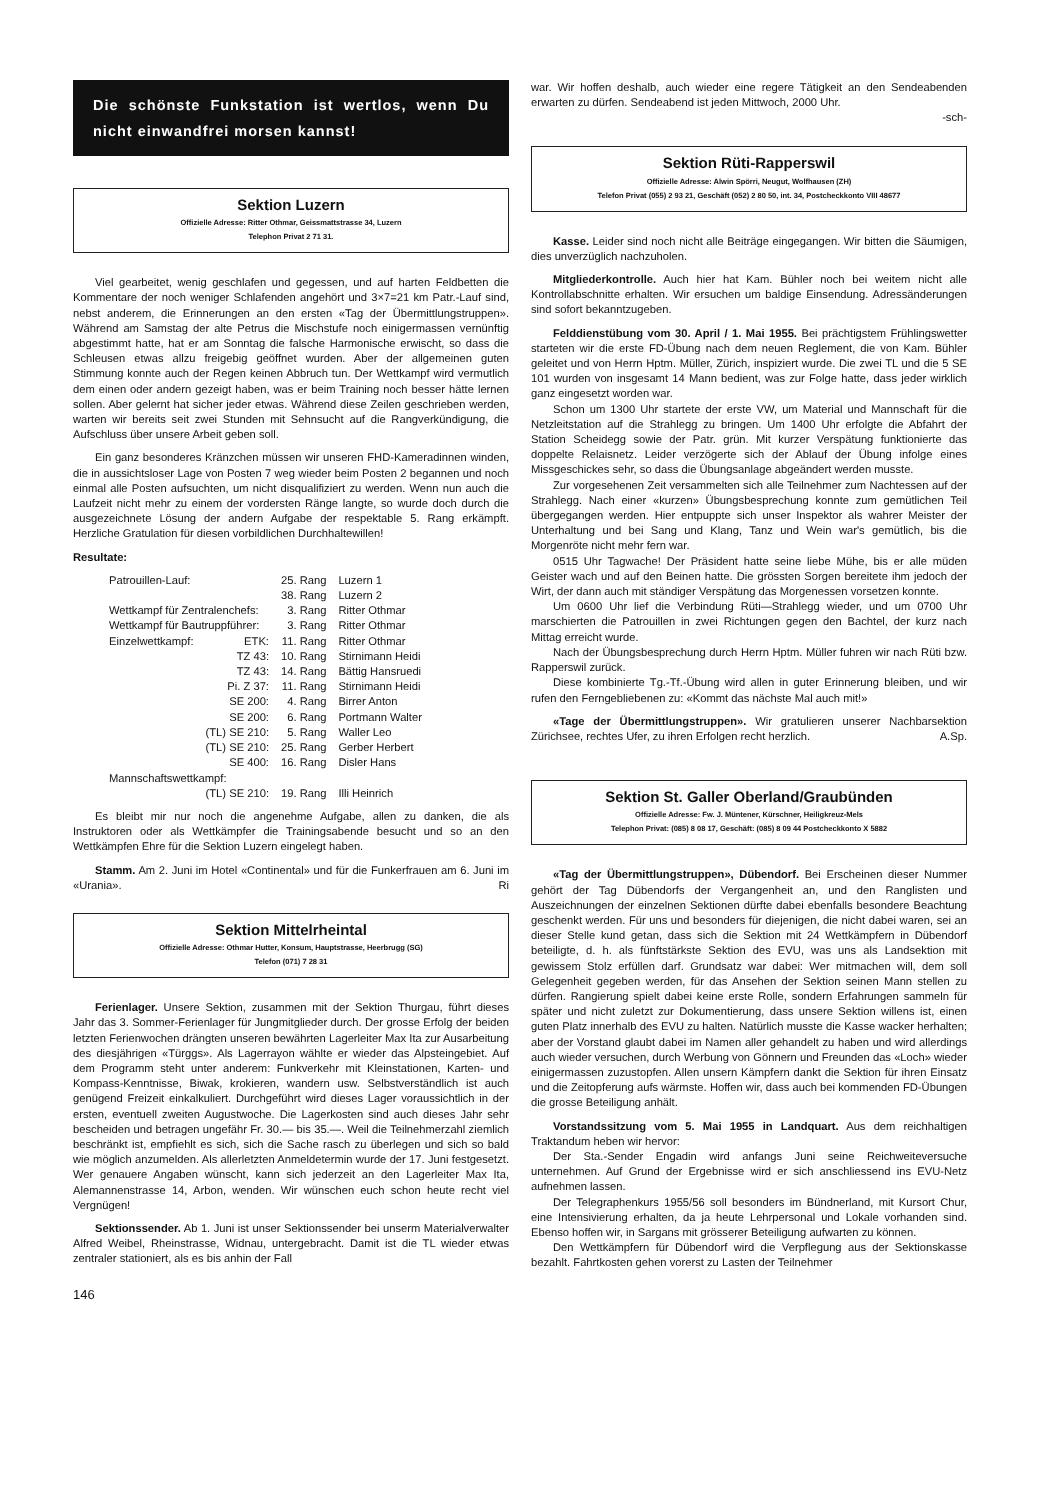Die schönste Funkstation ist wertlos, wenn Du nicht einwandfrei morsen kannst!
Sektion Luzern
Offizielle Adresse: Ritter Othmar, Geissmattstrasse 34, Luzern
Telephon Privat 2 71 31.
Viel gearbeitet, wenig geschlafen und gegessen, und auf harten Feldbetten die Kommentare der noch weniger Schlafenden angehört und 3×7=21 km Patr.-Lauf sind, nebst anderem, die Erinnerungen an den ersten «Tag der Übermittlungstruppen». Während am Samstag der alte Petrus die Mischstufe noch einigermassen vernünftig abgestimmt hatte, hat er am Sonntag die falsche Harmonische erwischt, so dass die Schleusen etwas allzu freigebig geöffnet wurden. Aber der allgemeinen guten Stimmung konnte auch der Regen keinen Abbruch tun. Der Wettkampf wird vermutlich dem einen oder andern gezeigt haben, was er beim Training noch besser hätte lernen sollen. Aber gelernt hat sicher jeder etwas. Während diese Zeilen geschrieben werden, warten wir bereits seit zwei Stunden mit Sehnsucht auf die Rangverkündigung, die Aufschluss über unsere Arbeit geben soll.
Ein ganz besonderes Kränzchen müssen wir unseren FHD-Kameradinnen winden, die in aussichtsloser Lage von Posten 7 weg wieder beim Posten 2 begannen und noch einmal alle Posten aufsuchten, um nicht disqualifiziert zu werden. Wenn nun auch die Laufzeit nicht mehr zu einem der vordersten Ränge langte, so wurde doch durch die ausgezeichnete Lösung der andern Aufgabe der respektable 5. Rang erkämpft. Herzliche Gratulation für diesen vorbildlichen Durchhaltewillen!
Resultate:
| Patrouillen-Lauf: | | 25. Rang | Luzern 1 |
| | | 38. Rang | Luzern 2 |
| Wettkampf für Zentralenchefs: | | 3. Rang | Ritter Othmar |
| Wettkampf für Bautruppführer: | | 3. Rang | Ritter Othmar |
| Einzelwettkampf: | ETK: | 11. Rang | Ritter Othmar |
| | TZ 43: | 10. Rang | Stirnimann Heidi |
| | TZ 43: | 14. Rang | Bättig Hansruedi |
| | Pi. Z 37: | 11. Rang | Stirnimann Heidi |
| | SE 200: | 4. Rang | Birrer Anton |
| | SE 200: | 6. Rang | Portmann Walter |
| | (TL) SE 210: | 5. Rang | Waller Leo |
| | (TL) SE 210: | 25. Rang | Gerber Herbert |
| | SE 400: | 16. Rang | Disler Hans |
| Mannschaftswettkampf: | | | |
| | (TL) SE 210: | 19. Rang | Illi Heinrich |
Es bleibt mir nur noch die angenehme Aufgabe, allen zu danken, die als Instruktoren oder als Wettkämpfer die Trainingsabende besucht und so an den Wettkämpfen Ehre für die Sektion Luzern eingelegt haben.
Stamm. Am 2. Juni im Hotel «Continental» und für die Funkerfrauen am 6. Juni im «Urania». Ri
Sektion Mittelrheintal
Offizielle Adresse: Othmar Hutter, Konsum, Hauptstrasse, Heerbrugg (SG)
Telefon (071) 7 28 31
Ferienlager. Unsere Sektion, zusammen mit der Sektion Thurgau, führt dieses Jahr das 3. Sommer-Ferienlager für Jungmitglieder durch. Der grosse Erfolg der beiden letzten Ferienwochen drängten unseren bewährten Lagerleiter Max Ita zur Ausarbeitung des diesjährigen «Türggs». Als Lagerrayon wählte er wieder das Alpsteingebiet. Auf dem Programm steht unter anderem: Funkverkehr mit Kleinstationen, Karten- und Kompass-Kenntnisse, Biwak, krokieren, wandern usw. Selbstverständlich ist auch genügend Freizeit einkalkuliert. Durchgeführt wird dieses Lager voraussichtlich in der ersten, eventuell zweiten Augustwoche. Die Lagerkosten sind auch dieses Jahr sehr bescheiden und betragen ungefähr Fr. 30.— bis 35.—. Weil die Teilnehmerzahl ziemlich beschränkt ist, empfiehlt es sich, sich die Sache rasch zu überlegen und sich so bald wie möglich anzumelden. Als allerletzten Anmeldetermin wurde der 17. Juni festgesetzt. Wer genauere Angaben wünscht, kann sich jederzeit an den Lagerleiter Max Ita, Alemannenstrasse 14, Arbon, wenden. Wir wünschen euch schon heute recht viel Vergnügen!
Sektionssender. Ab 1. Juni ist unser Sektionssender bei unserm Materialverwalter Alfred Weibel, Rheinstrasse, Widnau, untergebracht. Damit ist die TL wieder etwas zentraler stationiert, als es bis anhin der Fall
146
war. Wir hoffen deshalb, auch wieder eine regere Tätigkeit an den Sendeabenden erwarten zu dürfen. Sendeabend ist jeden Mittwoch, 2000 Uhr.
-sch-
Sektion Rüti-Rapperswil
Offizielle Adresse: Alwin Spörri, Neugut, Wolfhausen (ZH)
Telefon Privat (055) 2 93 21, Geschäft (052) 2 80 50, int. 34, Postcheckkonto VIII 48677
Kasse. Leider sind noch nicht alle Beiträge eingegangen. Wir bitten die Säumigen, dies unverzüglich nachzuholen.
Mitgliederkontrolle. Auch hier hat Kam. Bühler noch bei weitem nicht alle Kontrollabschnitte erhalten. Wir ersuchen um baldige Einsendung. Adressänderungen sind sofort bekanntzugeben.
Felddienstübung vom 30. April / 1. Mai 1955. Bei prächtigstem Frühlingswetter starteten wir die erste FD-Übung nach dem neuen Reglement, die von Kam. Bühler geleitet und von Herrn Hptm. Müller, Zürich, inspiziert wurde. Die zwei TL und die 5 SE 101 wurden von insgesamt 14 Mann bedient, was zur Folge hatte, dass jeder wirklich ganz eingesetzt worden war.
Schon um 1300 Uhr startete der erste VW, um Material und Mannschaft für die Netzleitstation auf die Strahlegg zu bringen. Um 1400 Uhr erfolgte die Abfahrt der Station Scheidegg sowie der Patr. grün. Mit kurzer Verspätung funktionierte das doppelte Relaisnetz. Leider verzögerte sich der Ablauf der Übung infolge eines Missgeschickes sehr, so dass die Übungsanlage abgeändert werden musste.
Zur vorgesehenen Zeit versammelten sich alle Teilnehmer zum Nachtessen auf der Strahlegg. Nach einer «kurzen» Übungsbesprechung konnte zum gemütlichen Teil übergegangen werden. Hier entpuppte sich unser Inspektor als wahrer Meister der Unterhaltung und bei Sang und Klang, Tanz und Wein war's gemütlich, bis die Morgenröte nicht mehr fern war.
0515 Uhr Tagwache! Der Präsident hatte seine liebe Mühe, bis er alle müden Geister wach und auf den Beinen hatte. Die grössten Sorgen bereitete ihm jedoch der Wirt, der dann auch mit ständiger Verspätung das Morgenessen vorsetzen konnte.
Um 0600 Uhr lief die Verbindung Rüti—Strahlegg wieder, und um 0700 Uhr marschierten die Patrouillen in zwei Richtungen gegen den Bachtel, der kurz nach Mittag erreicht wurde.
Nach der Übungsbesprechung durch Herrn Hptm. Müller fuhren wir nach Rüti bzw. Rapperswil zurück.
Diese kombinierte Tg.-Tf.-Übung wird allen in guter Erinnerung bleiben, und wir rufen den Ferngebliebenen zu: «Kommt das nächste Mal auch mit!»
«Tage der Übermittlungstruppen». Wir gratulieren unserer Nachbarsektion Zürichsee, rechtes Ufer, zu ihren Erfolgen recht herzlich. A.Sp.
Sektion St. Galler Oberland/Graubünden
Offizielle Adresse: Fw. J. Müntener, Kürschner, Heiligkreuz-Mels
Telephon Privat: (085) 8 08 17, Geschäft: (085) 8 09 44 Postcheckkonto X 5882
«Tag der Übermittlungstruppen», Dübendorf. Bei Erscheinen dieser Nummer gehört der Tag Dübendorfs der Vergangenheit an, und den Ranglisten und Auszeichnungen der einzelnen Sektionen dürfte dabei ebenfalls besondere Beachtung geschenkt werden. Für uns und besonders für diejenigen, die nicht dabei waren, sei an dieser Stelle kund getan, dass sich die Sektion mit 24 Wettkämpfern in Dübendorf beteiligte, d. h. als fünftstärkste Sektion des EVU, was uns als Landsektion mit gewissem Stolz erfüllen darf. Grundsatz war dabei: Wer mitmachen will, dem soll Gelegenheit gegeben werden, für das Ansehen der Sektion seinen Mann stellen zu dürfen. Rangierung spielt dabei keine erste Rolle, sondern Erfahrungen sammeln für später und nicht zuletzt zur Dokumentierung, dass unsere Sektion willens ist, einen guten Platz innerhalb des EVU zu halten. Natürlich musste die Kasse wacker herhalten; aber der Vorstand glaubt dabei im Namen aller gehandelt zu haben und wird allerdings auch wieder versuchen, durch Werbung von Gönnern und Freunden das «Loch» wieder einigermassen zuzustopfen. Allen unsern Kämpfern dankt die Sektion für ihren Einsatz und die Zeitopferung aufs wärmste. Hoffen wir, dass auch bei kommenden FD-Übungen die grosse Beteiligung anhält.
Vorstandssitzung vom 5. Mai 1955 in Landquart. Aus dem reichhaltigen Traktandum heben wir hervor:
Der Sta.-Sender Engadin wird anfangs Juni seine Reichweiteversuche unternehmen. Auf Grund der Ergebnisse wird er sich anschliessend ins EVU-Netz aufnehmen lassen.
Der Telegraphenkurs 1955/56 soll besonders im Bündnerland, mit Kursort Chur, eine Intensivierung erhalten, da ja heute Lehrpersonal und Lokale vorhanden sind. Ebenso hoffen wir, in Sargans mit grösserer Beteiligung aufwarten zu können.
Den Wettkämpfern für Dübendorf wird die Verpflegung aus der Sektionskasse bezahlt. Fahrtkosten gehen vorerst zu Lasten der Teilnehmer